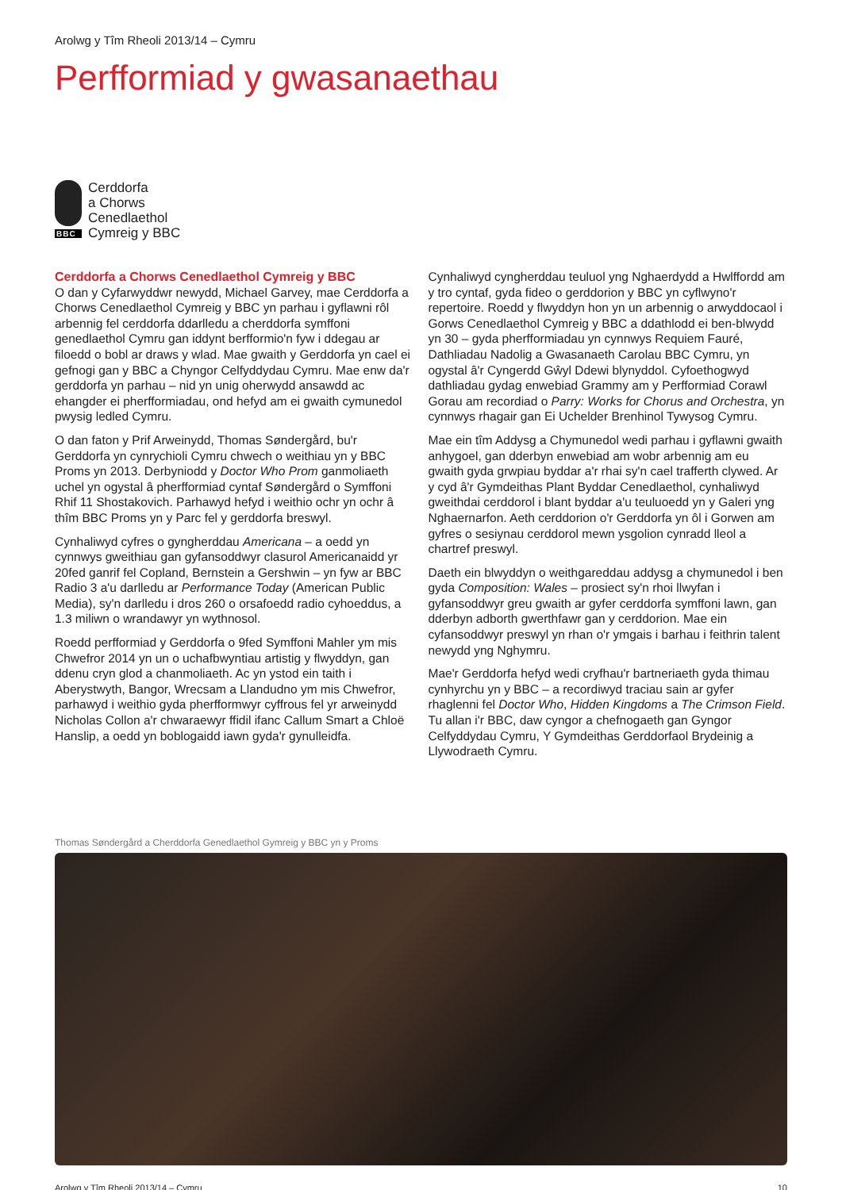Arolwg y Tîm Rheoli 2013/14 – Cymru
Perfformiad y gwasanaethau
BBC
Cerddorfa
a Chorws
Cenedlaethol
Cymreig y BBC
Cerddorfa a Chorws Cenedlaethol Cymreig y BBC
O dan y Cyfarwyddwr newydd, Michael Garvey, mae Cerddorfa a Chorws Cenedlaethol Cymreig y BBC yn parhau i gyflawni rôl arbennig fel cerddorfa ddarlledu a cherddorfa symffoni genedlaethol Cymru gan iddynt berfformio'n fyw i ddegau ar filoedd o bobl ar draws y wlad. Mae gwaith y Gerddorfa yn cael ei gefnogi gan y BBC a Chyngor Celfyddydau Cymru. Mae enw da'r gerddorfa yn parhau – nid yn unig oherwydd ansawdd ac ehangder ei pherfformiadau, ond hefyd am ei gwaith cymunedol pwysig ledled Cymru.
O dan faton y Prif Arweinydd, Thomas Søndergård, bu'r Gerddorfa yn cynrychioli Cymru chwech o weithiau yn y BBC Proms yn 2013. Derbyniodd y Doctor Who Prom ganmoliaeth uchel yn ogystal â pherfformiad cyntaf Søndergård o Symffoni Rhif 11 Shostakovich. Parhawyd hefyd i weithio ochr yn ochr â thîm BBC Proms yn y Parc fel y gerddorfa breswyl.
Cynhaliwyd cyfres o gyngherddau Americana – a oedd yn cynnwys gweithiau gan gyfansoddwyr clasurol Americanaidd yr 20fed ganrif fel Copland, Bernstein a Gershwin – yn fyw ar BBC Radio 3 a'u darlledu ar Performance Today (American Public Media), sy'n darlledu i dros 260 o orsafoedd radio cyhoeddus, a 1.3 miliwn o wrandawyr yn wythnosol.
Roedd perfformiad y Gerddorfa o 9fed Symffoni Mahler ym mis Chwefror 2014 yn un o uchafbwyntiau artistig y flwyddyn, gan ddenu cryn glod a chanmoliaeth. Ac yn ystod ein taith i Aberystwyth, Bangor, Wrecsam a Llandudno ym mis Chwefror, parhawyd i weithio gyda pherfformwyr cyffrous fel yr arweinydd Nicholas Collon a'r chwaraewyr ffidil ifanc Callum Smart a Chloë Hanslip, a oedd yn boblogaidd iawn gyda'r gynulleidfa.
Cynhaliwyd cyngherddau teuluol yng Nghaerdydd a Hwlffordd am y tro cyntaf, gyda fideo o gerddorion y BBC yn cyflwyno'r repertoire. Roedd y flwyddyn hon yn un arbennig o arwyddocaol i Gorws Cenedlaethol Cymreig y BBC a ddathlodd ei ben-blwydd yn 30 – gyda pherfformiadau yn cynnwys Requiem Fauré, Dathliadau Nadolig a Gwasanaeth Carolau BBC Cymru, yn ogystal â'r Cyngerdd Gŵyl Ddewi blynyddol. Cyfoethogwyd dathliadau gydag enwebiad Grammy am y Perfformiad Corawl Gorau am recordiad o Parry: Works for Chorus and Orchestra, yn cynnwys rhagair gan Ei Uchelder Brenhinol Tywysog Cymru.
Mae ein tîm Addysg a Chymunedol wedi parhau i gyflawni gwaith anhygoel, gan dderbyn enwebiad am wobr arbennig am eu gwaith gyda grwpiau byddar a'r rhai sy'n cael trafferth clywed. Ar y cyd â'r Gymdeithas Plant Byddar Cenedlaethol, cynhaliwyd gweithdai cerddorol i blant byddar a'u teuluoedd yn y Galeri yng Nghaernarfon. Aeth cerddorion o'r Gerddorfa yn ôl i Gorwen am gyfres o sesiynau cerddorol mewn ysgolion cynradd lleol a chartref preswyl.
Daeth ein blwyddyn o weithgareddau addysg a chymunedol i ben gyda Composition: Wales – prosiect sy'n rhoi llwyfan i gyfansoddwyr greu gwaith ar gyfer cerddorfa symffoni lawn, gan dderbyn adborth gwerthfawr gan y cerddorion. Mae ein cyfansoddwyr preswyl yn rhan o'r ymgais i barhau i feithrin talent newydd yng Nghymru.
Mae'r Gerddorfa hefyd wedi cryfhau'r bartneriaeth gyda thimau cynhyrchu yn y BBC – a recordiwyd traciau sain ar gyfer rhaglenni fel Doctor Who, Hidden Kingdoms a The Crimson Field. Tu allan i'r BBC, daw cyngor a chefnogaeth gan Gyngor Celfyddydau Cymru, Y Gymdeithas Gerddorfaol Brydeinig a Llywodraeth Cymru.
Thomas Søndergård a Cherddorfa Genedlaethol Gymreig y BBC yn y Proms
Arolwg y Tîm Rheoli 2013/14 – Cymru 10